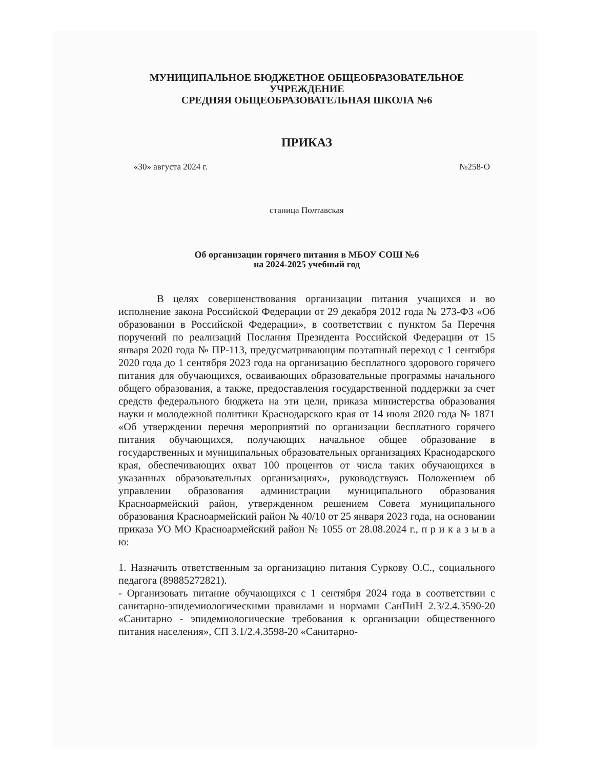МУНИЦИПАЛЬНОЕ БЮДЖЕТНОЕ ОБЩЕОБРАЗОВАТЕЛЬНОЕ
УЧРЕЖДЕНИЕ
СРЕДНЯЯ ОБЩЕОБРАЗОВАТЕЛЬНАЯ ШКОЛА №6
ПРИКАЗ
«30» августа 2024 г. №258-О
станица Полтавская
Об организации горячего питания в МБОУ СОШ №6
на 2024-2025 учебный год
В целях совершенствования организации питания учащихся и во исполнение закона Российской Федерации от 29 декабря 2012 года № 273-ФЗ «Об образовании в Российской Федерации», в соответствии с пунктом 5а Перечня поручений по реализаций Послания Президента Российской Федерации от 15 января 2020 года № ПР-113, предусматривающим поэтапный переход с 1 сентября 2020 года до 1 сентября 2023 года на организацию бесплатного здорового горячего питания для обучающихся, осваивающих образовательные программы начального общего образования, а также, предоставления государственной поддержки за счет средств федерального бюджета на эти цели, приказа министерства образования науки и молодежной политики Краснодарского края от 14 июля 2020 года № 1871 «Об утверждении перечня мероприятий по организации бесплатного горячего питания обучающихся, получающих начальное общее образование в государственных и муниципальных образовательных организациях Краснодарского края, обеспечивающих охват 100 процентов от числа таких обучающихся в указанных образовательных организациях», руководствуясь Положением об управлении образования администрации муниципального образования Красноармейский район, утвержденном решением Совета муниципального образования Красноармейский район № 40/10 от 25 января 2023 года, на основании приказа УО МО Красноармейский район № 1055 от 28.08.2024 г., п р и к а з ы в а ю:
1. Назначить ответственным за организацию питания Суркову О.С., социального педагога (89885272821).
- Организовать питание обучающихся с 1 сентября 2024 года в соответствии с санитарно-эпидемиологическими правилами и нормами СанПиН 2.3/2.4.3590-20 «Санитарно - эпидемиологические требования к организации общественного питания населения», СП 3.1/2.4.3598-20 «Санитарно-